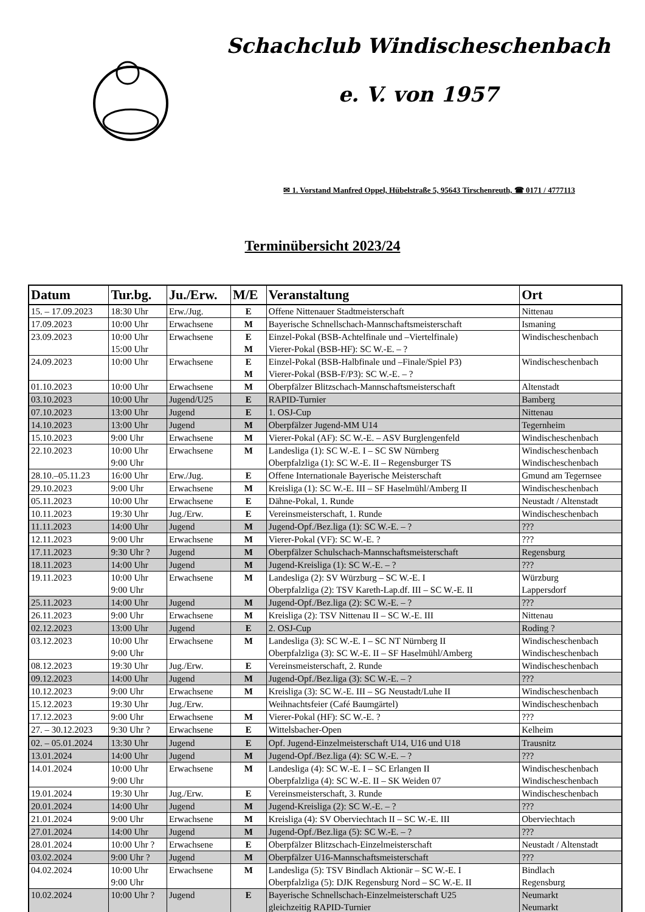Schachclub Windischeschenbach
e. V. von 1957
✉ 1. Vorstand Manfred Oppel, Hübelstraße 5, 95643 Tirschenreuth, ☎ 0171 / 4777113
Terminübersicht 2023/24
| Datum | Tur.bg. | Ju./Erw. | M/E | Veranstaltung | Ort |
| --- | --- | --- | --- | --- | --- |
| 15. – 17.09.2023 | 18:30 Uhr | Erw./Jug. | E | Offene Nittenauer Stadtmeisterschaft | Nittenau |
| 17.09.2023 | 10:00 Uhr | Erwachsene | M | Bayerische Schnellschach-Mannschaftsmeisterschaft | Ismaning |
| 23.09.2023 | 10:00 Uhr 15:00 Uhr | Erwachsene | E M | Einzel-Pokal (BSB-Achtelfinale und –Viertelfinale) Vierer-Pokal (BSB-HF): SC W.-E. – ? | Windischeschenbach |
| 24.09.2023 | 10:00 Uhr | Erwachsene | E M | Einzel-Pokal (BSB-Halbfinale und –Finale/Spiel P3) Vierer-Pokal (BSB-F/P3): SC W.-E. – ? | Windischeschenbach |
| 01.10.2023 | 10:00 Uhr | Erwachsene | M | Oberpfälzer Blitzschach-Mannschaftsmeisterschaft | Altenstadt |
| 03.10.2023 | 10:00 Uhr | Jugend/U25 | E | RAPID-Turnier | Bamberg |
| 07.10.2023 | 13:00 Uhr | Jugend | E | 1. OSJ-Cup | Nittenau |
| 14.10.2023 | 13:00 Uhr | Jugend | M | Oberpfälzer Jugend-MM U14 | Tegernheim |
| 15.10.2023 | 9:00 Uhr | Erwachsene | M | Vierer-Pokal (AF): SC W.-E. – ASV Burglengenfeld | Windischeschenbach |
| 22.10.2023 | 10:00 Uhr 9:00 Uhr | Erwachsene | M | Landesliga (1): SC W.-E. I – SC SW Nürnberg Oberpfalzliga (1): SC W.-E. II – Regensburger TS | Windischeschenbach Windischeschenbach |
| 28.10.–05.11.23 | 16:00 Uhr | Erw./Jug. | E | Offene Internationale Bayerische Meisterschaft | Gmund am Tegernsee |
| 29.10.2023 | 9:00 Uhr | Erwachsene | M | Kreisliga (1): SC W.-E. III – SF Haselmühl/Amberg II | Windischeschenbach |
| 05.11.2023 | 10:00 Uhr | Erwachsene | E | Dähne-Pokal, 1. Runde | Neustadt / Altenstadt |
| 10.11.2023 | 19:30 Uhr | Jug./Erw. | E | Vereinsmeisterschaft, 1. Runde | Windischeschenbach |
| 11.11.2023 | 14:00 Uhr | Jugend | M | Jugend-Opf./Bez.liga (1): SC W.-E. – ? | ??? |
| 12.11.2023 | 9:00 Uhr | Erwachsene | M | Vierer-Pokal (VF): SC W.-E. ? | ??? |
| 17.11.2023 | 9:30 Uhr ? | Jugend | M | Oberpfälzer Schulschach-Mannschaftsmeisterschaft | Regensburg |
| 18.11.2023 | 14:00 Uhr | Jugend | M | Jugend-Kreisliga (1): SC W.-E. – ? | ??? |
| 19.11.2023 | 10:00 Uhr 9:00 Uhr | Erwachsene | M | Landesliga (2): SV Würzburg – SC W.-E. I Oberpfalzliga (2): TSV Kareth-Lap.df. III – SC W.-E. II | Würzburg Lappersdorf |
| 25.11.2023 | 14:00 Uhr | Jugend | M | Jugend-Opf./Bez.liga (2): SC W.-E. – ? | ??? |
| 26.11.2023 | 9:00 Uhr | Erwachsene | M | Kreisliga (2): TSV Nittenau II – SC W.-E. III | Nittenau |
| 02.12.2023 | 13:00 Uhr | Jugend | E | 2. OSJ-Cup | Roding ? |
| 03.12.2023 | 10:00 Uhr 9:00 Uhr | Erwachsene | M | Landesliga (3): SC W.-E. I – SC NT Nürnberg II Oberpfalzliga (3): SC W.-E. II – SF Haselmühl/Amberg | Windischeschenbach Windischeschenbach |
| 08.12.2023 | 19:30 Uhr | Jug./Erw. | E | Vereinsmeisterschaft, 2. Runde | Windischeschenbach |
| 09.12.2023 | 14:00 Uhr | Jugend | M | Jugend-Opf./Bez.liga (3): SC W.-E. – ? | ??? |
| 10.12.2023 | 9:00 Uhr | Erwachsene | M | Kreisliga (3): SC W.-E. III – SG Neustadt/Luhe II | Windischeschenbach |
| 15.12.2023 | 19:30 Uhr | Jug./Erw. | | Weihnachtsfeier (Café Baumgärtel) | Windischeschenbach |
| 17.12.2023 | 9:00 Uhr | Erwachsene | M | Vierer-Pokal (HF): SC W.-E. ? | ??? |
| 27. – 30.12.2023 | 9:30 Uhr ? | Erwachsene | E | Wittelsbacher-Open | Kelheim |
| 02. – 05.01.2024 | 13:30 Uhr | Jugend | E | Opf. Jugend-Einzelmeisterschaft U14, U16 und U18 | Trausnitz |
| 13.01.2024 | 14:00 Uhr | Jugend | M | Jugend-Opf./Bez.liga (4): SC W.-E. – ? | ??? |
| 14.01.2024 | 10:00 Uhr 9:00 Uhr | Erwachsene | M | Landesliga (4): SC W.-E. I – SC Erlangen II Oberpfalzliga (4): SC W.-E. II – SK Weiden 07 | Windischeschenbach Windischeschenbach |
| 19.01.2024 | 19:30 Uhr | Jug./Erw. | E | Vereinsmeisterschaft, 3. Runde | Windischeschenbach |
| 20.01.2024 | 14:00 Uhr | Jugend | M | Jugend-Kreisliga (2): SC W.-E. – ? | ??? |
| 21.01.2024 | 9:00 Uhr | Erwachsene | M | Kreisliga (4): SV Oberviechtach II – SC W.-E. III | Oberviechtach |
| 27.01.2024 | 14:00 Uhr | Jugend | M | Jugend-Opf./Bez.liga (5): SC W.-E. – ? | ??? |
| 28.01.2024 | 10:00 Uhr ? | Erwachsene | E | Oberpfälzer Blitzschach-Einzelmeisterschaft | Neustadt / Altenstadt |
| 03.02.2024 | 9:00 Uhr ? | Jugend | M | Oberpfälzer U16-Mannschaftsmeisterschaft | ??? |
| 04.02.2024 | 10:00 Uhr 9:00 Uhr | Erwachsene | M | Landesliga (5): TSV Bindlach Aktionär – SC W.-E. I Oberpfalzliga (5): DJK Regensburg Nord – SC W.-E. II | Bindlach Regensburg |
| 10.02.2024 | 10:00 Uhr ? | Jugend | E | Bayerische Schnellschach-Einzelmeisterschaft U25 gleichzeitig RAPID-Turnier | Neumarkt Neumarkt |